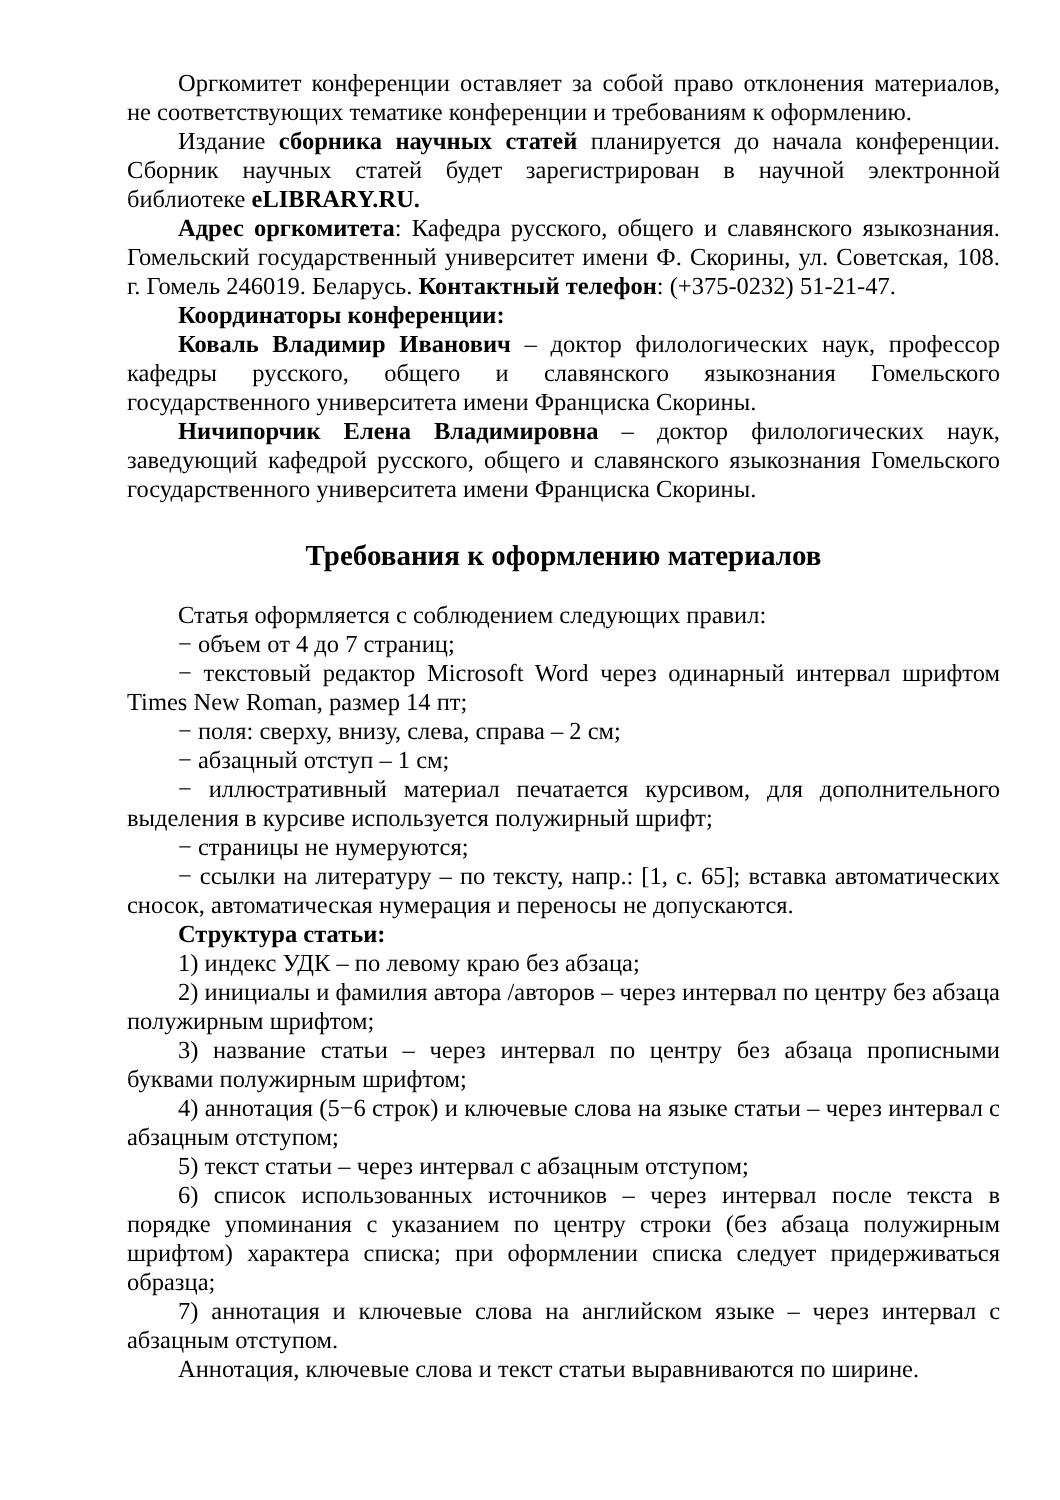Оргкомитет конференции оставляет за собой право отклонения материалов, не соответствующих тематике конференции и требованиям к оформлению.
Издание сборника научных статей планируется до начала конференции. Сборник научных статей будет зарегистрирован в научной электронной библиотеке eLIBRARY.RU.
Адрес оргкомитета: Кафедра русского, общего и славянского языкознания. Гомельский государственный университет имени Ф. Скорины, ул. Советская, 108. г. Гомель 246019. Беларусь. Контактный телефон: (+375-0232) 51-21-47.
Координаторы конференции:
Коваль Владимир Иванович – доктор филологических наук, профессор кафедры русского, общего и славянского языкознания Гомельского государственного университета имени Франциска Скорины.
Ничипорчик Елена Владимировна – доктор филологических наук, заведующий кафедрой русского, общего и славянского языкознания Гомельского государственного университета имени Франциска Скорины.
Требования к оформлению материалов
Статья оформляется с соблюдением следующих правил:
− объем от 4 до 7 страниц;
− текстовый редактор Microsoft Word через одинарный интервал шрифтом Times New Roman, размер 14 пт;
− поля: сверху, внизу, слева, справа – 2 см;
− абзацный отступ – 1 см;
− иллюстративный материал печатается курсивом, для дополнительного выделения в курсиве используется полужирный шрифт;
− страницы не нумеруются;
− ссылки на литературу – по тексту, напр.: [1, с. 65]; вставка автоматических сносок, автоматическая нумерация и переносы не допускаются.
Структура статьи:
1) индекс УДК – по левому краю без абзаца;
2) инициалы и фамилия автора /авторов – через интервал по центру без абзаца полужирным шрифтом;
3) название статьи – через интервал по центру без абзаца прописными буквами полужирным шрифтом;
4) аннотация (5−6 строк) и ключевые слова на языке статьи – через интервал с абзацным отступом;
5) текст статьи – через интервал с абзацным отступом;
6) список использованных источников – через интервал после текста в порядке упоминания с указанием по центру строки (без абзаца полужирным шрифтом) характера списка; при оформлении списка следует придерживаться образца;
7) аннотация и ключевые слова на английском языке – через интервал с абзацным отступом.
Аннотация, ключевые слова и текст статьи выравниваются по ширине.